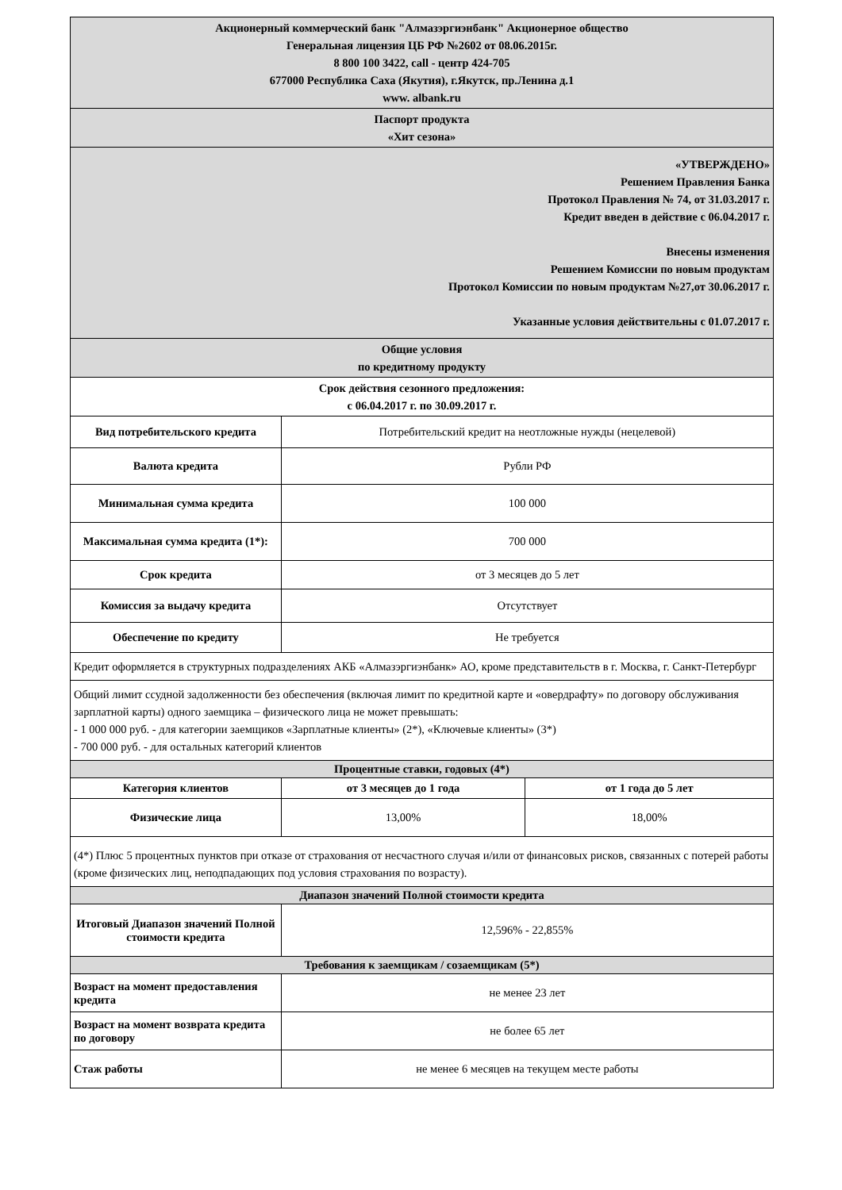| Акционерный коммерческий банк "Алмазэргиэнбанк" Акционерное общество Генеральная лицензия ЦБ РФ №2602 от 08.06.2015г. 8 800 100 3422, call - центр 424-705 677000 Республика Саха (Якутия), г.Якутск, пр.Ленина д.1 www. albank.ru | | |
| Паспорт продукта «Хит сезона» | | |
| «УТВЕРЖДЕНО» Решением Правления Банка Протокол Правления № 74, от 31.03.2017 г. Кредит введен в действие с 06.04.2017 г. Внесены изменения Решением Комиссии по новым продуктам Протокол Комиссии по новым продуктам №27,от 30.06.2017 г. Указанные условия действительны с 01.07.2017 г. | | |
| Общие условия по кредитному продукту | | |
| Срок действия сезонного предложения: с 06.04.2017 г. по 30.09.2017 г. | | |
| Вид потребительского кредита | Потребительский кредит на неотложные нужды (нецелевой) | |
| Валюта кредита | Рубли РФ | |
| Минимальная сумма кредита | 100 000 | |
| Максимальная сумма кредита (1*): | 700 000 | |
| Срок кредита | от 3 месяцев до 5 лет | |
| Комиссия за выдачу кредита | Отсутствует | |
| Обеспечение по кредиту | Не требуется | |
| Кредит оформляется в структурных подразделениях АКБ «Алмазэргиэнбанк» АО, кроме представительств в г. Москва, г. Санкт-Петербург | | |
| Общий лимит ссудной задолженности без обеспечения (включая лимит по кредитной карте и «овердрафту» по договору обслуживания зарплатной карты) одного заемщика – физического лица не может превышать: - 1 000 000 руб. - для категории заемщиков «Зарплатные клиенты» (2*), «Ключевые клиенты» (3*) - 700 000 руб. - для остальных категорий клиентов | | |
| Процентные ставки, годовых (4*) | | |
| Категория клиентов | от 3 месяцев до 1 года | от 1 года до 5 лет |
| Физические лица | 13,00% | 18,00% |
| (4*) Плюс 5 процентных пунктов при отказе от страхования от несчастного случая и/или от финансовых рисков, связанных с потерей работы (кроме физических лиц, неподпадающих под условия страхования по возрасту). | | |
| Диапазон значений Полной стоимости кредита | | |
| Итоговый Диапазон значений Полной стоимости кредита | 12,596% - 22,855% | |
| Требования к заемщикам / созаемщикам (5*) | | |
| Возраст на момент предоставления кредита | не менее 23 лет | |
| Возраст на момент возврата кредита по договору | не более 65 лет | |
| Стаж работы | не менее 6 месяцев на текущем месте работы | |